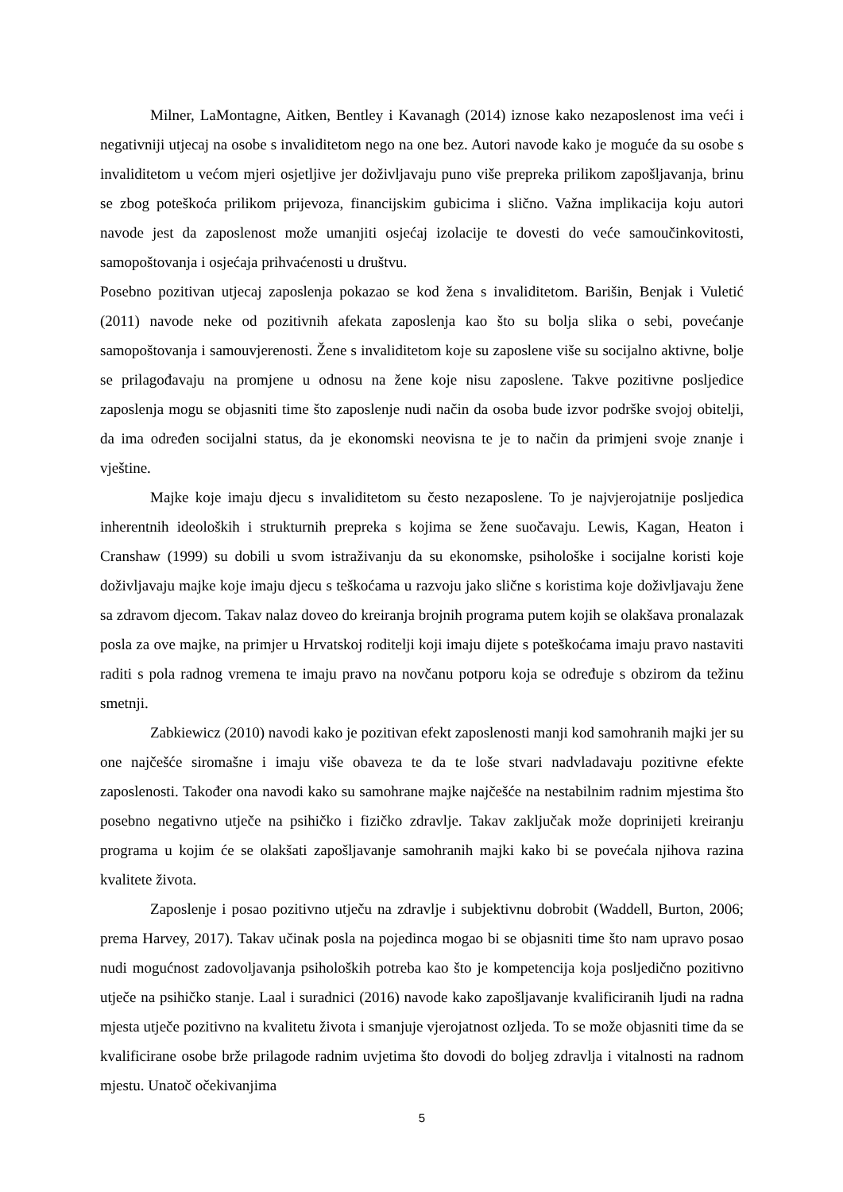Milner, LaMontagne, Aitken, Bentley i Kavanagh (2014) iznose kako nezaposlenost ima veći i negativniji utjecaj na osobe s invaliditetom nego na one bez. Autori navode kako je moguće da su osobe s invaliditetom u većom mjeri osjetljive jer doživljavaju puno više prepreka prilikom zapošljavanja, brinu se zbog poteškoća prilikom prijevoza, financijskim gubicima i slično. Važna implikacija koju autori navode jest da zaposlenost može umanjiti osjećaj izolacije te dovesti do veće samoučinkovitosti, samopoštovanja i osjećaja prihvaćenosti u društvu.
Posebno pozitivan utjecaj zaposlenja pokazao se kod žena s invaliditetom. Barišin, Benjak i Vuletić (2011) navode neke od pozitivnih afekata zaposlenja kao što su bolja slika o sebi, povećanje samopoštovanja i samouvjerenosti. Žene s invaliditetom koje su zaposlene više su socijalno aktivne, bolje se prilagođavaju na promjene u odnosu na žene koje nisu zaposlene. Takve pozitivne posljedice zaposlenja mogu se objasniti time što zaposlenje nudi način da osoba bude izvor podrške svojoj obitelji, da ima određen socijalni status, da je ekonomski neovisna te je to način da primjeni svoje znanje i vještine.
Majke koje imaju djecu s invaliditetom su često nezaposlene. To je najvjerojatnije posljedica inherentnih ideoloških i strukturnih prepreka s kojima se žene suočavaju. Lewis, Kagan, Heaton i Cranshaw (1999) su dobili u svom istraživanju da su ekonomske, psihološke i socijalne koristi koje doživljavaju majke koje imaju djecu s teškoćama u razvoju jako slične s koristima koje doživljavaju žene sa zdravom djecom. Takav nalaz doveo do kreiranja brojnih programa putem kojih se olakšava pronalazak posla za ove majke, na primjer u Hrvatskoj roditelji koji imaju dijete s poteškoćama imaju pravo nastaviti raditi s pola radnog vremena te imaju pravo na novčanu potporu koja se određuje s obzirom da težinu smetnji.
Zabkiewicz (2010) navodi kako je pozitivan efekt zaposlenosti manji kod samohranih majki jer su one najčešće siromašne i imaju više obaveza te da te loše stvari nadvladavaju pozitivne efekte zaposlenosti. Također ona navodi kako su samohrane majke najčešće na nestabilnim radnim mjestima što posebno negativno utječe na psihičko i fizičko zdravlje. Takav zaključak može doprinijeti kreiranju programa u kojim će se olakšati zapošljavanje samohranih majki kako bi se povećala njihova razina kvalitete života.
Zaposlenje i posao pozitivno utječu na zdravlje i subjektivnu dobrobit (Waddell, Burton, 2006; prema Harvey, 2017). Takav učinak posla na pojedinca mogao bi se objasniti time što nam upravo posao nudi mogućnost zadovoljavanja psiholoških potreba kao što je kompetencija koja posljedično pozitivno utječe na psihičko stanje. Laal i suradnici (2016) navode kako zapošljavanje kvalificiranih ljudi na radna mjesta utječe pozitivno na kvalitetu života i smanjuje vjerojatnost ozljeda. To se može objasniti time da se kvalificirane osobe brže prilagode radnim uvjetima što dovodi do boljeg zdravlja i vitalnosti na radnom mjestu. Unatoč očekivanjima
5